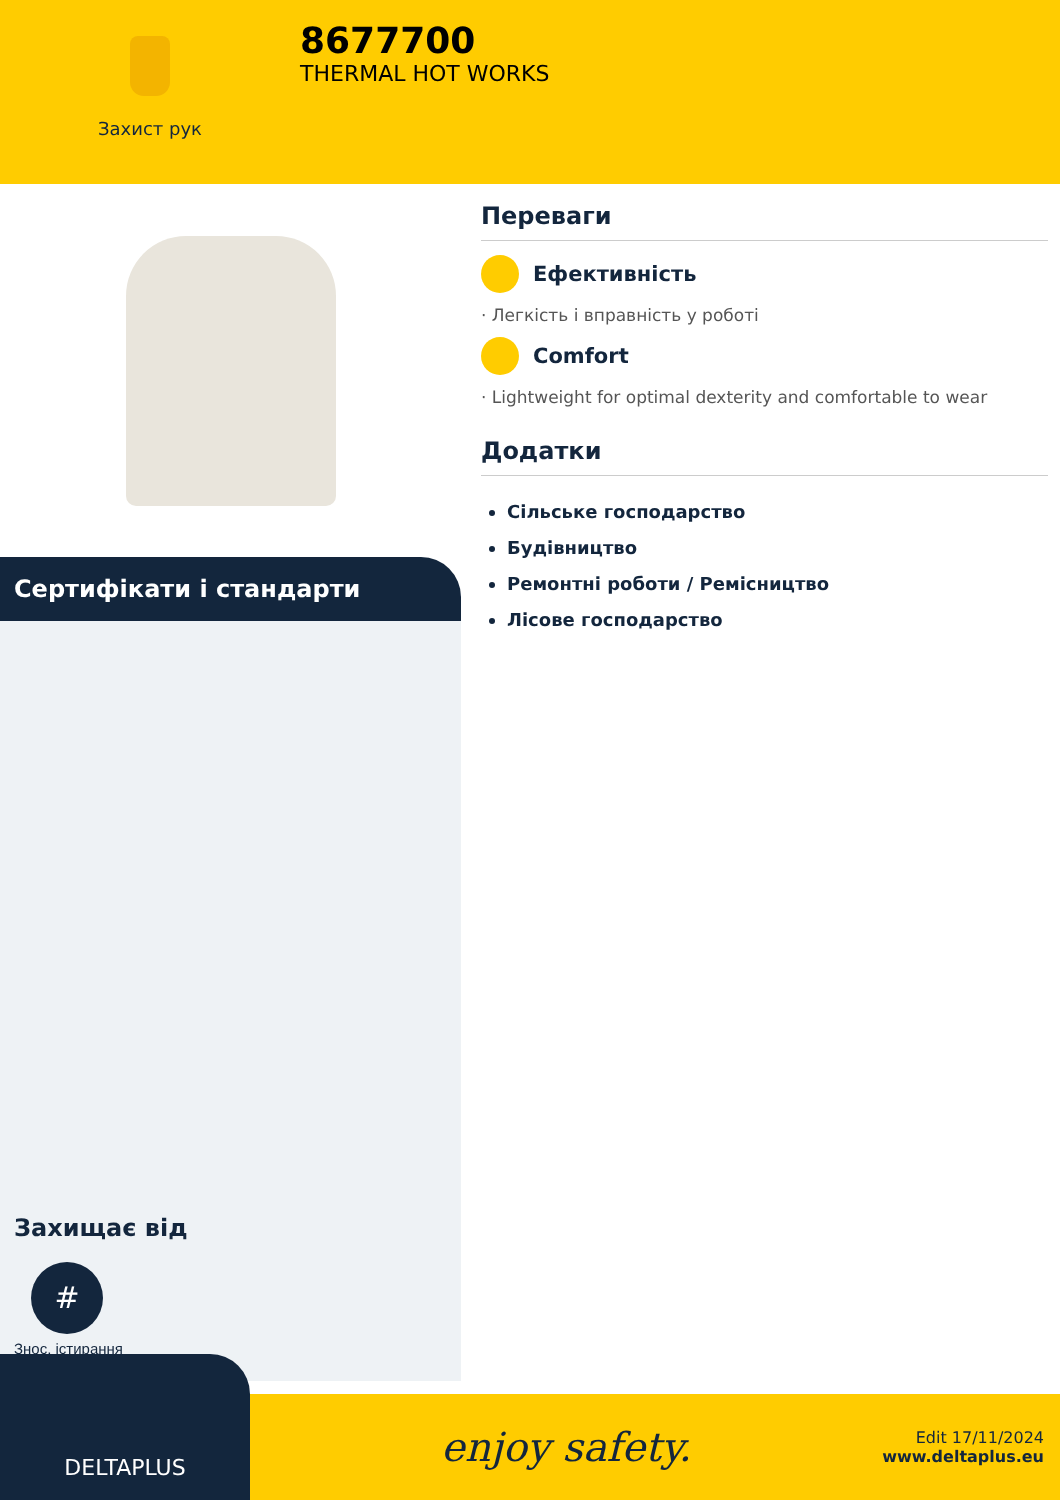Захист рук
8677700
THERMAL HOT WORKS
Сертифікати і стандарти
Захищає від
#
Знос, істирання
Переваги
Ефективність
· Легкість і вправність у роботі
Comfort
· Lightweight for optimal dexterity and comfortable to wear
Додатки
Сільське господарство
Будівництво
Ремонтні роботи / Ремісництво
Лісове господарство
DELTAPLUS
enjoy safety.
Edit 17/11/2024
www.deltaplus.eu